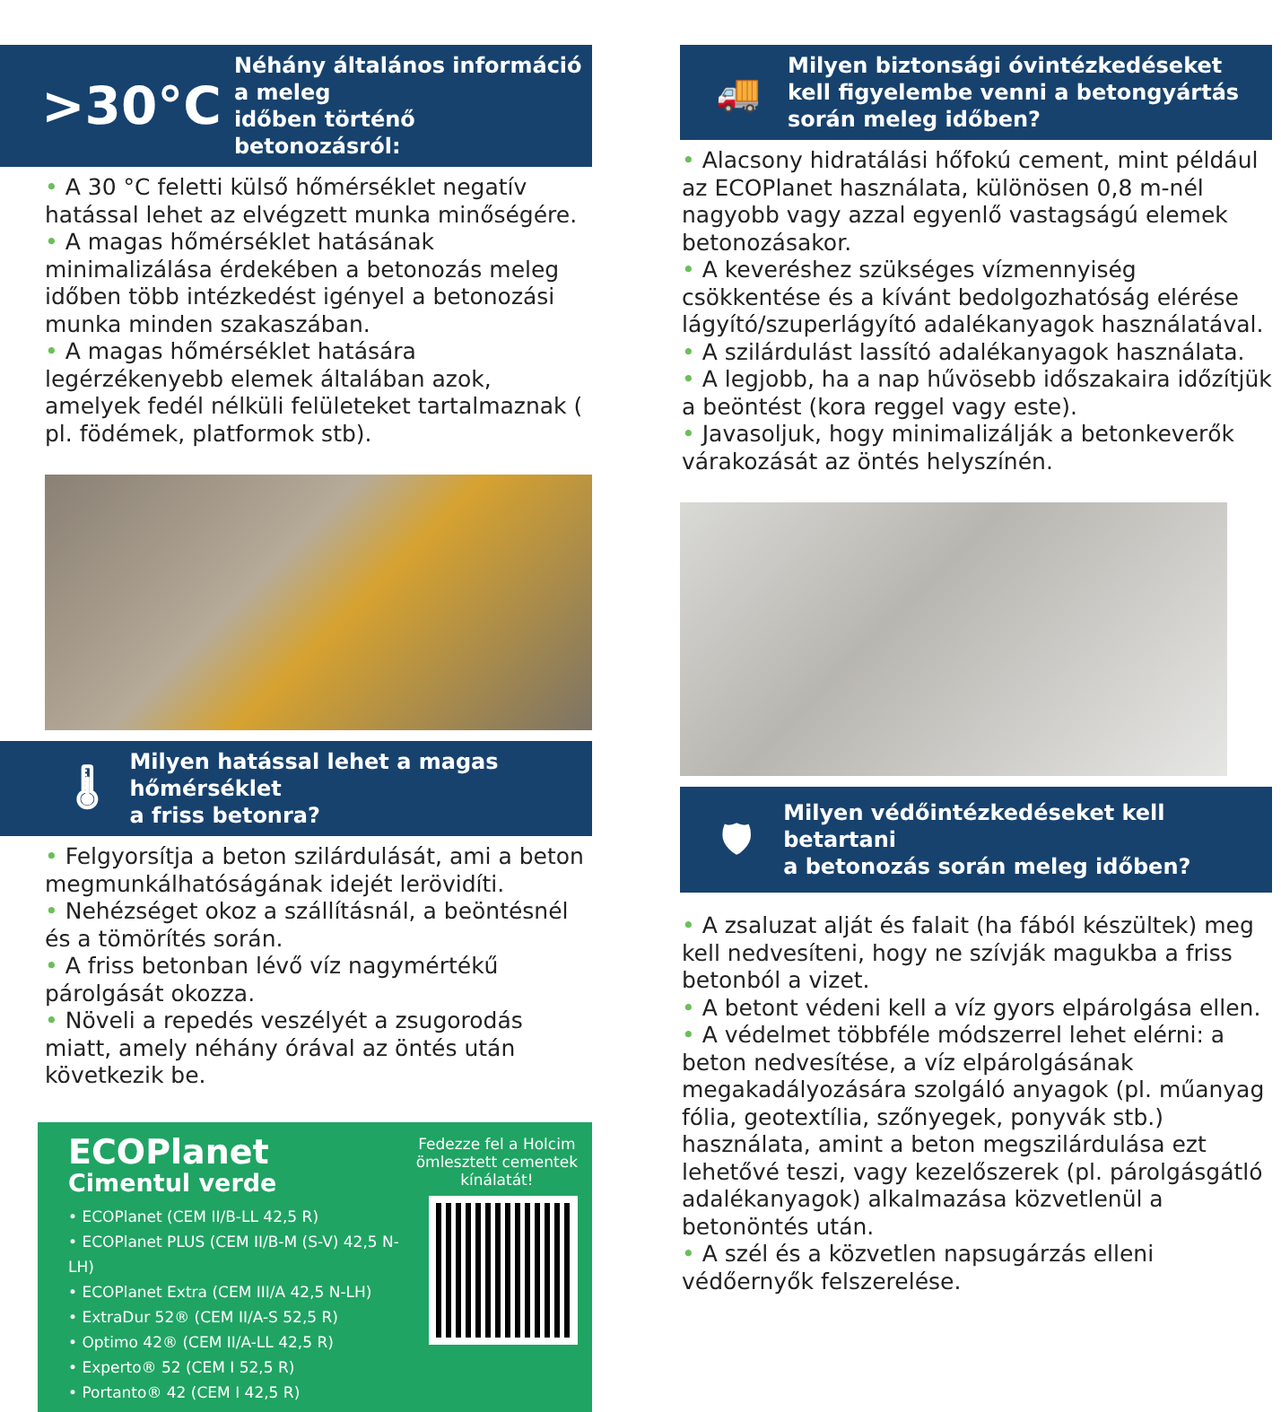>30°C Néhány általános információ a meleg
időben történő betonozásról:
• A 30 °C feletti külső hőmérséklet negatív hatással lehet az elvégzett munka minőségére.
• A magas hőmérséklet hatásának minimalizálása érdekében a betonozás meleg időben több intézkedést igényel a betonozási munka minden szakaszában.
• A magas hőmérséklet hatására legérzékenyebb elemek általában azok, amelyek fedél nélküli felületeket tartalmaznak ( pl. födémek, platformok stb).
🌡 Milyen hatással lehet a magas hőmérséklet
a friss betonra?
• Felgyorsítja a beton szilárdulását, ami a beton megmunkálhatóságának idejét lerövidíti.
• Nehézséget okoz a szállításnál, a beöntésnél és a tömörítés során.
• A friss betonban lévő víz nagymértékű párolgását okozza.
• Növeli a repedés veszélyét a zsugorodás miatt, amely néhány órával az öntés után következik be.
ECOPlanet
Cimentul verde
• ECOPlanet (CEM II/B-LL 42,5 R)
• ECOPlanet PLUS (CEM II/B-M (S-V) 42,5 N-LH)
• ECOPlanet Extra (CEM III/A 42,5 N-LH)
• ExtraDur 52® (CEM II/A-S 52,5 R)
• Optimo 42® (CEM II/A-LL 42,5 R)
• Experto® 52 (CEM I 52,5 R)
• Portanto® 42 (CEM I 42,5 R)
Fedezze fel a Holcim ömlesztett cementek kínálatát!
🚚 Milyen biztonsági óvintézkedéseket
kell figyelembe venni a betongyártás
során meleg időben?
• Alacsony hidratálási hőfokú cement, mint például az ECOPlanet használata, különösen 0,8 m-nél nagyobb vagy azzal egyenlő vastagságú elemek betonozásakor.
• A keveréshez szükséges vízmennyiség csökkentése és a kívánt bedolgozhatóság elérése lágyító/szuperlágyító adalékanyagok használatával.
• A szilárdulást lassító adalékanyagok használata.
• A legjobb, ha a nap hűvösebb időszakaira időzítjük a beöntést (kora reggel vagy este).
• Javasoljuk, hogy minimalizálják a betonkeverők várakozását az öntés helyszínén.
🛡 Milyen védőintézkedéseket kell betartani
a betonozás során meleg időben?
• A zsaluzat alját és falait (ha fából készültek) meg kell nedvesíteni, hogy ne szívják magukba a friss betonból a vizet.
• A betont védeni kell a víz gyors elpárolgása ellen.
• A védelmet többféle módszerrel lehet elérni: a beton nedvesítése, a víz elpárolgásának megakadályozására szolgáló anyagok (pl. műanyag fólia, geotextília, szőnyegek, ponyvák stb.) használata, amint a beton megszilárdulása ezt lehetővé teszi, vagy kezelőszerek (pl. párolgásgátló adalékanyagok) alkalmazása közvetlenül a betonöntés után.
• A szél és a közvetlen napsugárzás elleni védőernyők felszerelése.